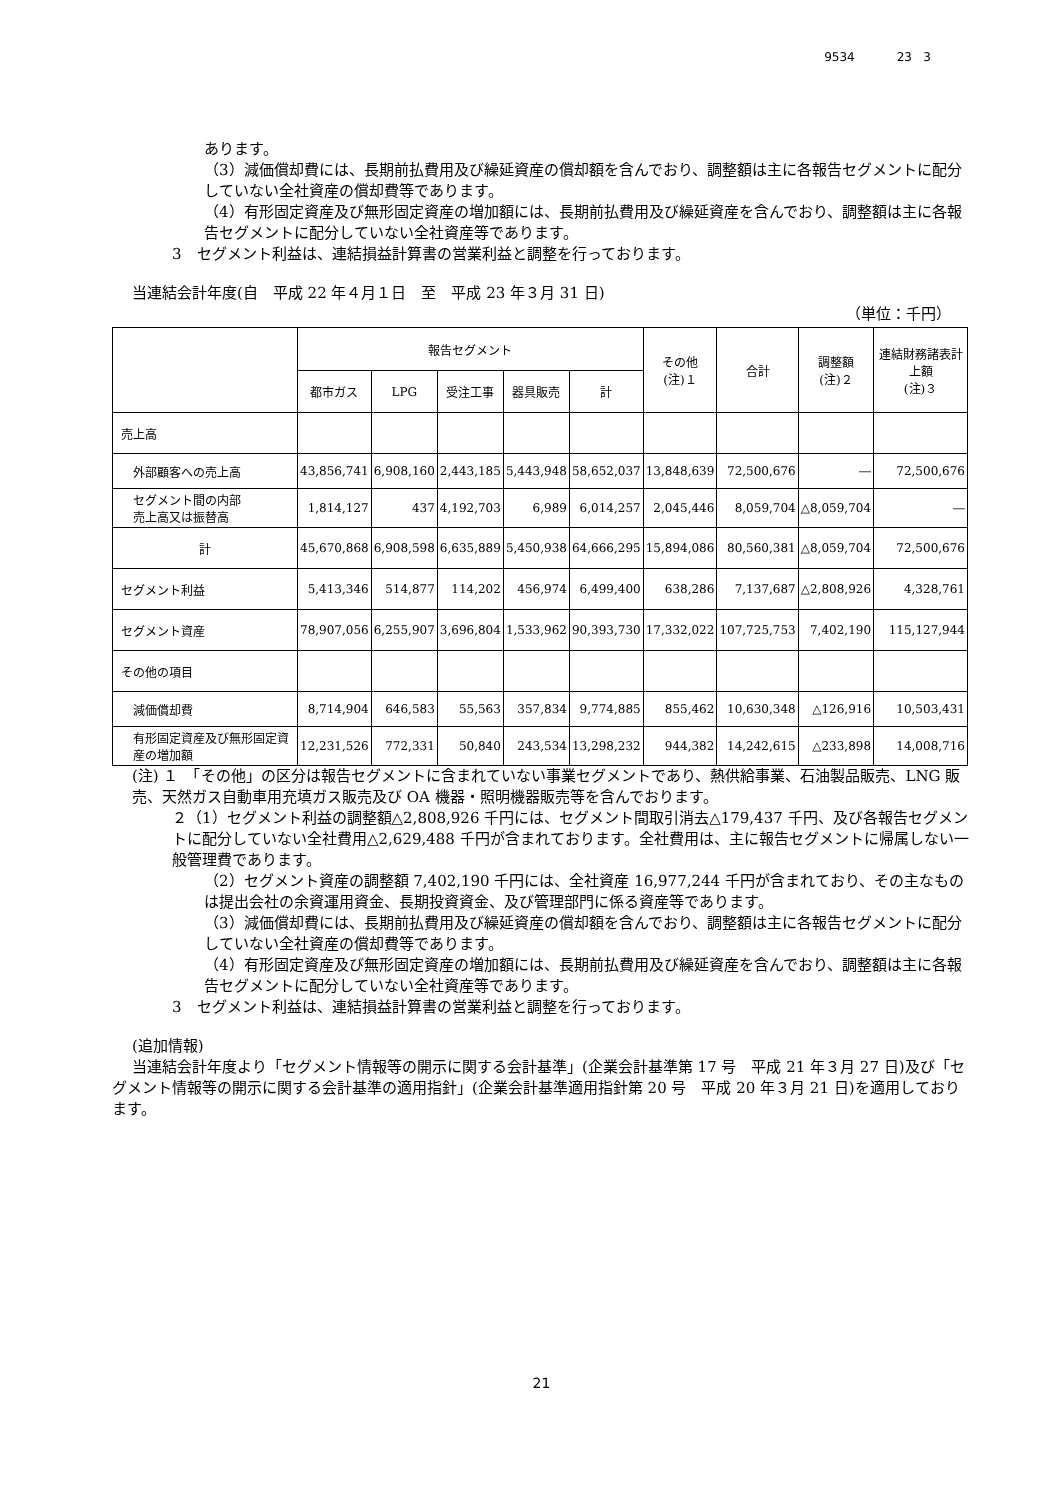9534 23 3
あります。
（3）減価償却費には、長期前払費用及び繰延資産の償却額を含んでおり、調整額は主に各報告セグメントに配分していない全社資産の償却費等であります。
（4）有形固定資産及び無形固定資産の増加額には、長期前払費用及び繰延資産を含んでおり、調整額は主に各報告セグメントに配分していない全社資産等であります。
3　セグメント利益は、連結損益計算書の営業利益と調整を行っております。
当連結会計年度(自　平成 22 年４月１日　至　平成 23 年３月 31 日)
（単位：千円）
| | 報告セグメント | | | | | その他 (注)１ | 合計 | 調整額 (注)２ | 連結財務諸表計上額 (注)３ |
| --- | --- | --- | --- | --- | --- | --- | --- | --- | --- |
| | 都市ガス | LPG | 受注工事 | 器具販売 | 計 | | | | |
| 売上高 | | | | | | | | | |
| 外部顧客への売上高 | 43,856,741 | 6,908,160 | 2,443,185 | 5,443,948 | 58,652,037 | 13,848,639 | 72,500,676 | ― | 72,500,676 |
| セグメント間の内部 売上高又は振替高 | 1,814,127 | 437 | 4,192,703 | 6,989 | 6,014,257 | 2,045,446 | 8,059,704 | △8,059,704 | ― |
| 計 | 45,670,868 | 6,908,598 | 6,635,889 | 5,450,938 | 64,666,295 | 15,894,086 | 80,560,381 | △8,059,704 | 72,500,676 |
| セグメント利益 | 5,413,346 | 514,877 | 114,202 | 456,974 | 6,499,400 | 638,286 | 7,137,687 | △2,808,926 | 4,328,761 |
| セグメント資産 | 78,907,056 | 6,255,907 | 3,696,804 | 1,533,962 | 90,393,730 | 17,332,022 | 107,725,753 | 7,402,190 | 115,127,944 |
| その他の項目 | | | | | | | | | |
| 減価償却費 | 8,714,904 | 646,583 | 55,563 | 357,834 | 9,774,885 | 855,462 | 10,630,348 | △126,916 | 10,503,431 |
| 有形固定資産及び無形固定資産の増加額 | 12,231,526 | 772,331 | 50,840 | 243,534 | 13,298,232 | 944,382 | 14,242,615 | △233,898 | 14,008,716 |
(注) １　「その他」の区分は報告セグメントに含まれていない事業セグメントであり、熱供給事業、石油製品販売、LNG 販売、天然ガス自動車用充填ガス販売及び OA 機器・照明機器販売等を含んでおります。
２（1）セグメント利益の調整額△2,808,926 千円には、セグメント間取引消去△179,437 千円、及び各報告セグメントに配分していない全社費用△2,629,488 千円が含まれております。全社費用は、主に報告セグメントに帰属しない一般管理費であります。
（2）セグメント資産の調整額 7,402,190 千円には、全社資産 16,977,244 千円が含まれており、その主なものは提出会社の余資運用資金、長期投資資金、及び管理部門に係る資産等であります。
（3）減価償却費には、長期前払費用及び繰延資産の償却額を含んでおり、調整額は主に各報告セグメントに配分していない全社資産の償却費等であります。
（4）有形固定資産及び無形固定資産の増加額には、長期前払費用及び繰延資産を含んでおり、調整額は主に各報告セグメントに配分していない全社資産等であります。
3　セグメント利益は、連結損益計算書の営業利益と調整を行っております。
(追加情報)
当連結会計年度より「セグメント情報等の開示に関する会計基準」(企業会計基準第 17 号　平成 21 年３月 27 日)及び「セグメント情報等の開示に関する会計基準の適用指針」(企業会計基準適用指針第 20 号　平成 20 年３月 21 日)を適用しております。
21